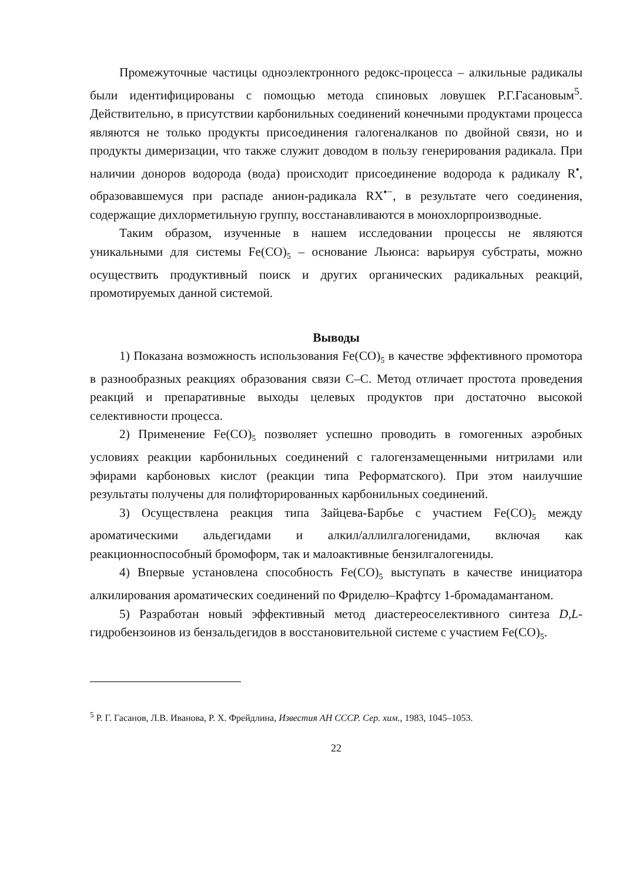Промежуточные частицы одноэлектронного редокс-процесса – алкильные радикалы были идентифицированы с помощью метода спиновых ловушек Р.Г.Гасановым<sup>5</sup>. Действительно, в присутствии карбонильных соединений конечными продуктами процесса являются не только продукты присоединения галогеналканов по двойной связи, но и продукты димеризации, что также служит доводом в пользу генерирования радикала. При наличии доноров водорода (вода) происходит присоединение водорода к радикалу R<sup>•</sup>, образовавшемуся при распаде анион-радикала RX<sup>•−</sup>, в результате чего соединения, содержащие дихлорметильную группу, восстанавливаются в монохлорпроизводные.
Таким образом, изученные в нашем исследовании процессы не являются уникальными для системы Fe(CO)<sub>5</sub> – основание Льюиса: варьируя субстраты, можно осуществить продуктивный поиск и других органических радикальных реакций, промотируемых данной системой.
Выводы
1) Показана возможность использования Fe(CO)<sub>5</sub> в качестве эффективного промотора в разнообразных реакциях образования связи С–С. Метод отличает простота проведения реакций и препаративные выходы целевых продуктов при достаточно высокой селективности процесса.
2) Применение Fe(CO)<sub>5</sub> позволяет успешно проводить в гомогенных аэробных условиях реакции карбонильных соединений с галогензамещенными нитрилами или эфирами карбоновых кислот (реакции типа Реформатского). При этом наилучшие результаты получены для полифторированных карбонильных соединений.
3) Осуществлена реакция типа Зайцева-Барбье с участием Fe(CO)<sub>5</sub> между ароматическими альдегидами и алкил/аллилгалогенидами, включая как реакционноспособный бромоформ, так и малоактивные бензилгалогениды.
4) Впервые установлена способность Fe(CO)<sub>5</sub> выступать в качестве инициатора алкилирования ароматических соединений по Фриделю–Крафтсу 1-бромадамантаном.
5) Разработан новый эффективный метод диастереоселективного синтеза D,L- гидробензоинов из бензальдегидов в восстановительной системе с участием Fe(CO)<sub>5</sub>.
<sup>5</sup> Р. Г. Гасанов, Л.В. Иванова, Р. Х. Фрейдлина, Известия АН СССР. Сер. хим., 1983, 1045–1053.
22